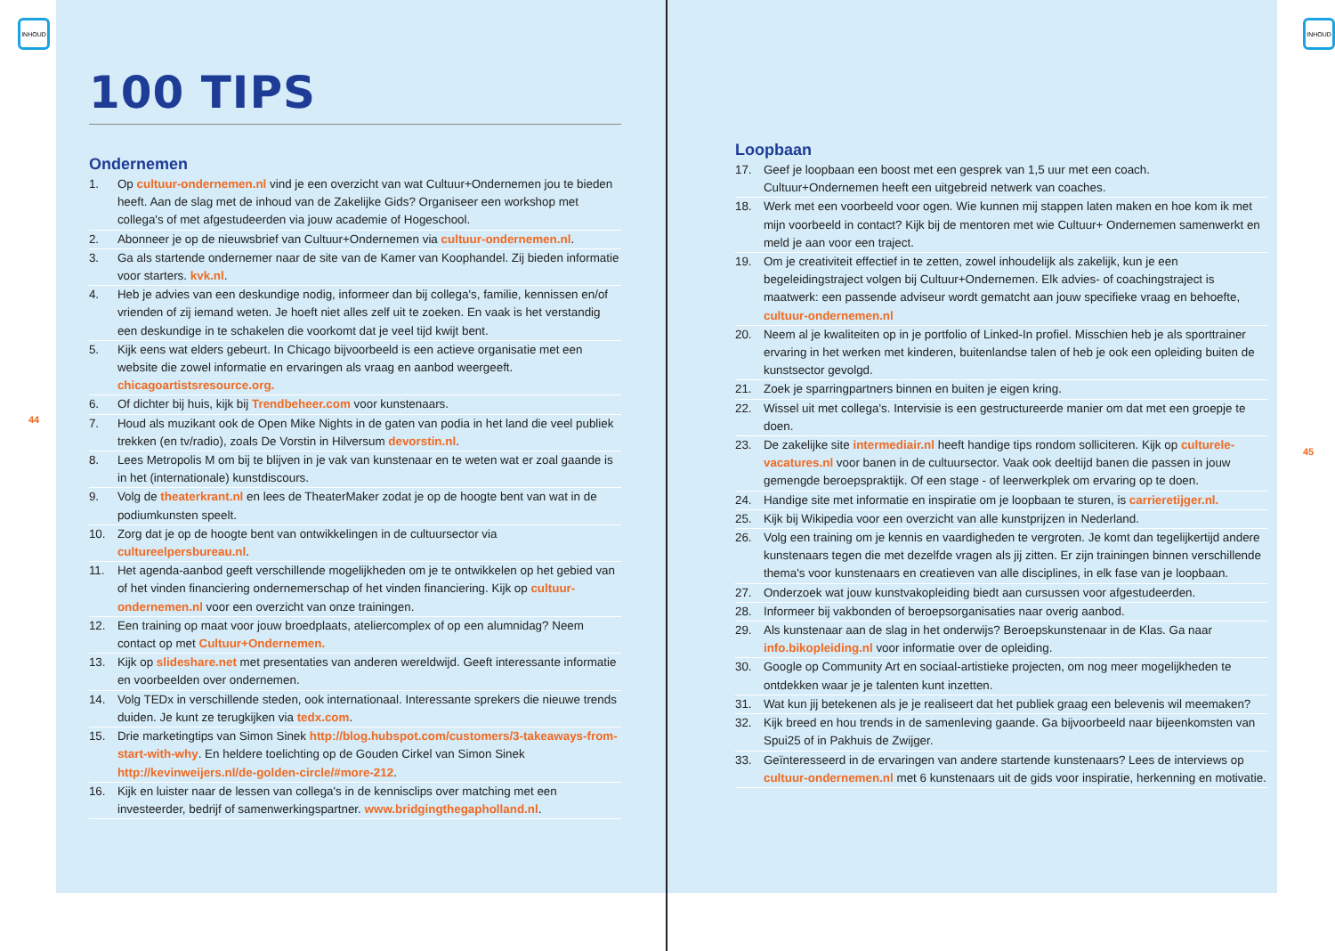INHOUD
100 TIPS
Ondernemen
1. Op cultuur-ondernemen.nl vind je een overzicht van wat Cultuur+Ondernemen jou te bieden heeft. Aan de slag met de inhoud van de Zakelijke Gids? Organiseer een workshop met collega's of met afgestudeerden via jouw academie of Hogeschool.
2. Abonneer je op de nieuwsbrief van Cultuur+Ondernemen via cultuur-ondernemen.nl.
3. Ga als startende ondernemer naar de site van de Kamer van Koophandel. Zij bieden informatie voor starters. kvk.nl.
4. Heb je advies van een deskundige nodig, informeer dan bij collega's, familie, kennissen en/of vrienden of zij iemand weten. Je hoeft niet alles zelf uit te zoeken. En vaak is het verstandig een deskundige in te schakelen die voorkomt dat je veel tijd kwijt bent.
5. Kijk eens wat elders gebeurt. In Chicago bijvoorbeeld is een actieve organisatie met een website die zowel informatie en ervaringen als vraag en aanbod weergeeft. chicagoartistsresource.org.
6. Of dichter bij huis, kijk bij Trendbeheer.com voor kunstenaars.
7. Houd als muzikant ook de Open Mike Nights in de gaten van podia in het land die veel publiek trekken (en tv/radio), zoals De Vorstin in Hilversum devorstin.nl.
8. Lees Metropolis M om bij te blijven in je vak van kunstenaar en te weten wat er zoal gaande is in het (internationale) kunstdiscours.
9. Volg de theaterkrant.nl en lees de TheaterMaker zodat je op de hoogte bent van wat in de podiumkunsten speelt.
10. Zorg dat je op de hoogte bent van ontwikkelingen in de cultuursector via cultureelpersbureau.nl.
11. Het agenda-aanbod geeft verschillende mogelijkheden om je te ontwikkelen op het gebied van of het vinden financiering ondernemerschap of het vinden financiering. Kijk op cultuur-ondernemen.nl voor een overzicht van onze trainingen.
12. Een training op maat voor jouw broedplaats, ateliercomplex of op een alumnidag? Neem contact op met Cultuur+Ondernemen.
13. Kijk op slideshare.net met presentaties van anderen wereldwijd. Geeft interessante informatie en voorbeelden over ondernemen.
14. Volg TEDx in verschillende steden, ook internationaal. Interessante sprekers die nieuwe trends duiden. Je kunt ze terugkijken via tedx.com.
15. Drie marketingtips van Simon Sinek http://blog.hubspot.com/customers/3-takeaways-from-start-with-why. En heldere toelichting op de Gouden Cirkel van Simon Sinek http://kevinweijers.nl/de-golden-circle/#more-212.
16. Kijk en luister naar de lessen van collega's in de kennisclips over matching met een investeerder, bedrijf of samenwerkingspartner. www.bridgingthegapholland.nl.
44
Loopbaan
17. Geef je loopbaan een boost met een gesprek van 1,5 uur met een coach. Cultuur+Ondernemen heeft een uitgebreid netwerk van coaches.
18. Werk met een voorbeeld voor ogen. Wie kunnen mij stappen laten maken en hoe kom ik met mijn voorbeeld in contact? Kijk bij de mentoren met wie Cultuur+ Ondernemen samenwerkt en meld je aan voor een traject.
19. Om je creativiteit effectief in te zetten, zowel inhoudelijk als zakelijk, kun je een begeleidingstraject volgen bij Cultuur+Ondernemen. Elk advies- of coachingstraject is maatwerk: een passende adviseur wordt gematcht aan jouw specifieke vraag en behoefte, cultuur-ondernemen.nl
20. Neem al je kwaliteiten op in je portfolio of Linked-In profiel. Misschien heb je als sporttrainer ervaring in het werken met kinderen, buitenlandse talen of heb je ook een opleiding buiten de kunstsector gevolgd.
21. Zoek je sparringpartners binnen en buiten je eigen kring.
22. Wissel uit met collega's. Intervisie is een gestructureerde manier om dat met een groepje te doen.
23. De zakelijke site intermediair.nl heeft handige tips rondom solliciteren. Kijk op culturele-vacatures.nl voor banen in de cultuursector. Vaak ook deeltijd banen die passen in jouw gemengde beroepspraktijk. Of een stage - of leerwerkplek om ervaring op te doen.
24. Handige site met informatie en inspiratie om je loopbaan te sturen, is carrieretijger.nl.
25. Kijk bij Wikipedia voor een overzicht van alle kunstprijzen in Nederland.
26. Volg een training om je kennis en vaardigheden te vergroten. Je komt dan tegelijkertijd andere kunstenaars tegen die met dezelfde vragen als jij zitten. Er zijn trainingen binnen verschillende thema's voor kunstenaars en creatieven van alle disciplines, in elk fase van je loopbaan.
27. Onderzoek wat jouw kunstvakopleiding biedt aan cursussen voor afgestudeerden.
28. Informeer bij vakbonden of beroepsorganisaties naar overig aanbod.
29. Als kunstenaar aan de slag in het onderwijs? Beroepskunstenaar in de Klas. Ga naar info.bikopleiding.nl voor informatie over de opleiding.
30. Google op Community Art en sociaal-artistieke projecten, om nog meer mogelijkheden te ontdekken waar je je talenten kunt inzetten.
31. Wat kun jij betekenen als je je realiseert dat het publiek graag een belevenis wil meemaken?
32. Kijk breed en hou trends in de samenleving gaande. Ga bijvoorbeeld naar bijeenkomsten van Spui25 of in Pakhuis de Zwijger.
33. Geïnteresseerd in de ervaringen van andere startende kunstenaars? Lees de interviews op cultuur-ondernemen.nl met 6 kunstenaars uit de gids voor inspiratie, herkenning en motivatie.
INHOUD
45